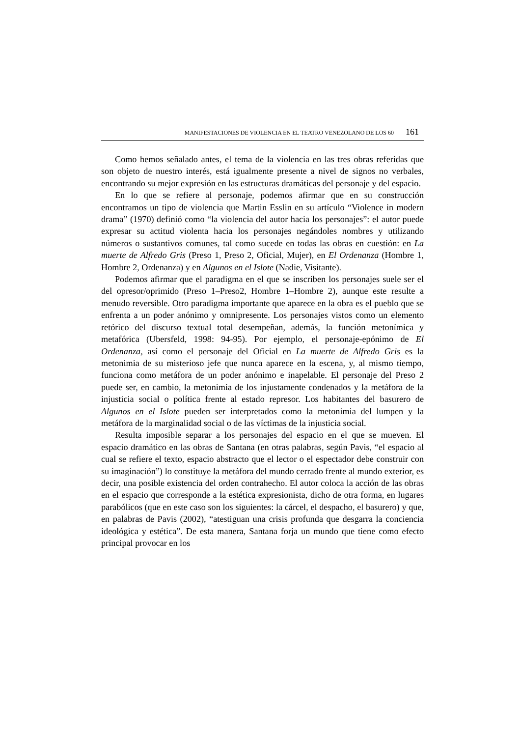MANIFESTACIONES DE VIOLENCIA EN EL TEATRO VENEZOLANO DE LOS 60 161
Como hemos señalado antes, el tema de la violencia en las tres obras referidas que son objeto de nuestro interés, está igualmente presente a nivel de signos no verbales, encontrando su mejor expresión en las estructuras dramáticas del personaje y del espacio.
En lo que se refiere al personaje, podemos afirmar que en su construcción encontramos un tipo de violencia que Martin Esslin en su artículo “Violence in modern drama” (1970) definió como “la violencia del autor hacia los personajes”: el autor puede expresar su actitud violenta hacia los personajes negándoles nombres y utilizando números o sustantivos comunes, tal como sucede en todas las obras en cuestión: en La muerte de Alfredo Gris (Preso 1, Preso 2, Oficial, Mujer), en El Ordenanza (Hombre 1, Hombre 2, Ordenanza) y en Algunos en el Islote (Nadie, Visitante).
Podemos afirmar que el paradigma en el que se inscriben los personajes suele ser el del opresor/oprimido (Preso 1–Preso2, Hombre 1–Hombre 2), aunque este resulte a menudo reversible. Otro paradigma importante que aparece en la obra es el pueblo que se enfrenta a un poder anónimo y omnipresente. Los personajes vistos como un elemento retórico del discurso textual total desempeñan, además, la función metonímica y metafórica (Ubersfeld, 1998: 94-95). Por ejemplo, el personaje-epónimo de El Ordenanza, así como el personaje del Oficial en La muerte de Alfredo Gris es la metonimia de su misterioso jefe que nunca aparece en la escena, y, al mismo tiempo, funciona como metáfora de un poder anónimo e inapelable. El personaje del Preso 2 puede ser, en cambio, la metonimia de los injustamente condenados y la metáfora de la injusticia social o política frente al estado represor. Los habitantes del basurero de Algunos en el Islote pueden ser interpretados como la metonimia del lumpen y la metáfora de la marginalidad social o de las víctimas de la injusticia social.
Resulta imposible separar a los personajes del espacio en el que se mueven. El espacio dramático en las obras de Santana (en otras palabras, según Pavis, “el espacio al cual se refiere el texto, espacio abstracto que el lector o el espectador debe construir con su imaginación”) lo constituye la metáfora del mundo cerrado frente al mundo exterior, es decir, una posible existencia del orden contrahecho. El autor coloca la acción de las obras en el espacio que corresponde a la estética expresionista, dicho de otra forma, en lugares parabólicos (que en este caso son los siguientes: la cárcel, el despacho, el basurero) y que, en palabras de Pavis (2002), “atestiguan una crisis profunda que desgarra la conciencia ideológica y estética”. De esta manera, Santana forja un mundo que tiene como efecto principal provocar en los